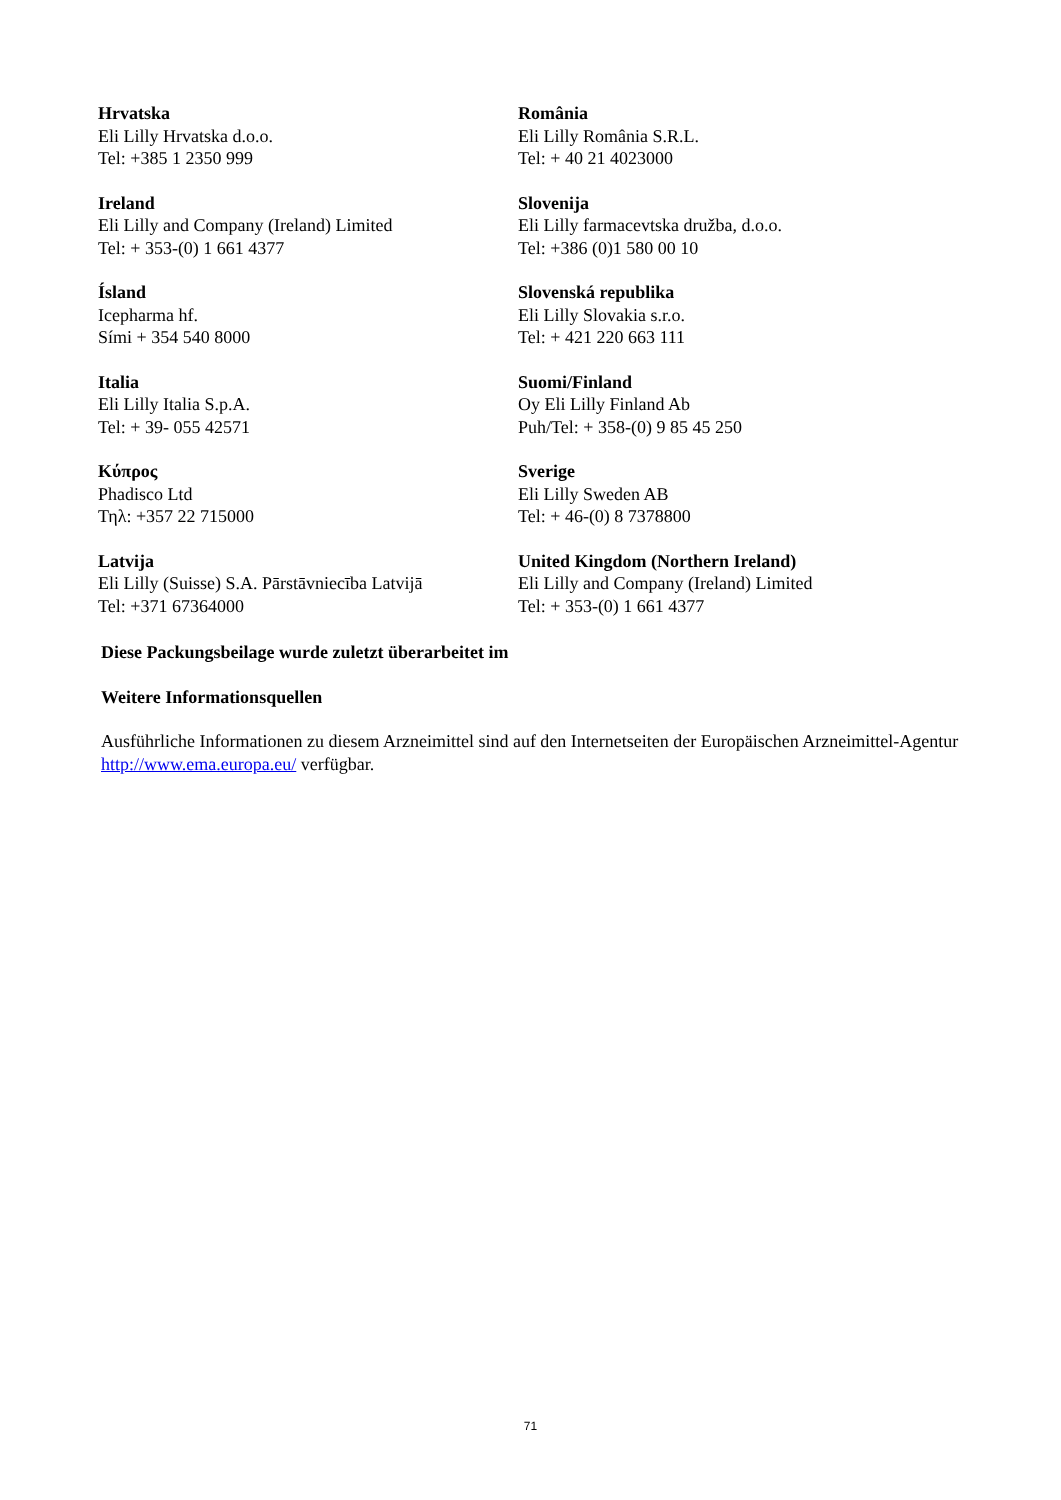| Hrvatska Eli Lilly Hrvatska d.o.o. Tel: +385 1 2350 999 | România Eli Lilly România S.R.L. Tel: + 40 21 4023000 |
| Ireland Eli Lilly and Company (Ireland) Limited Tel: + 353-(0) 1 661 4377 | Slovenija Eli Lilly farmacevtska družba, d.o.o. Tel: +386 (0)1 580 00 10 |
| Ísland Icepharma hf. Sími + 354 540 8000 | Slovenská republika Eli Lilly Slovakia s.r.o. Tel: + 421 220 663 111 |
| Italia Eli Lilly Italia S.p.A. Tel: + 39- 055 42571 | Suomi/Finland Oy Eli Lilly Finland Ab Puh/Tel: + 358-(0) 9 85 45 250 |
| Κύπρος Phadisco Ltd Τηλ: +357 22 715000 | Sverige Eli Lilly Sweden AB Tel: + 46-(0) 8 7378800 |
| Latvija Eli Lilly (Suisse) S.A. Pārstāvniecība Latvijā Tel: +371 67364000 | United Kingdom (Northern Ireland) Eli Lilly and Company (Ireland) Limited Tel: + 353-(0) 1 661 4377 |
Diese Packungsbeilage wurde zuletzt überarbeitet im
Weitere Informationsquellen
Ausführliche Informationen zu diesem Arzneimittel sind auf den Internetseiten der Europäischen Arzneimittel-Agentur http://www.ema.europa.eu/ verfügbar.
71